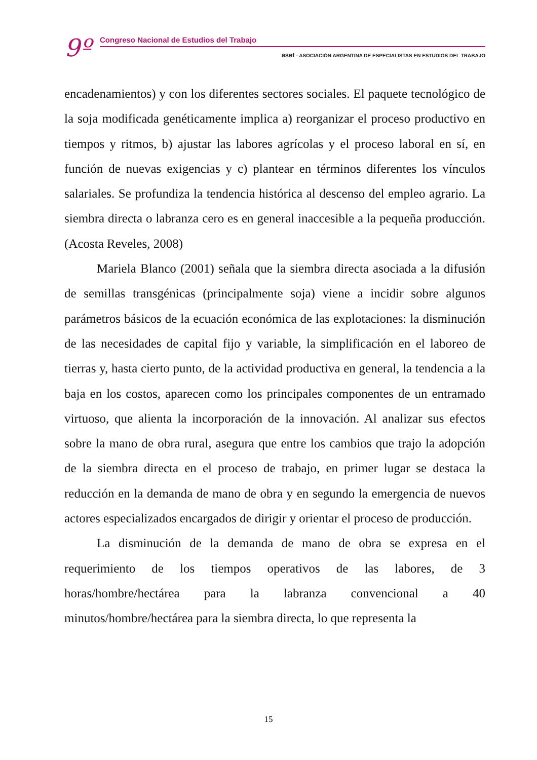9º
Congreso Nacional de Estudios del Trabajo
aset - ASOCIACIÓN ARGENTINA DE ESPECIALISTAS EN ESTUDIOS DEL TRABAJO
encadenamientos) y con los diferentes sectores sociales. El paquete tecnológico de la soja modificada genéticamente implica a) reorganizar el proceso productivo en tiempos y ritmos, b) ajustar las labores agrícolas y el proceso laboral en sí, en función de nuevas exigencias y c) plantear en términos diferentes los vínculos salariales. Se profundiza la tendencia histórica al descenso del empleo agrario. La siembra directa o labranza cero es en general inaccesible a la pequeña producción. (Acosta Reveles, 2008)
Mariela Blanco (2001) señala que la siembra directa asociada a la difusión de semillas transgénicas (principalmente soja) viene a incidir sobre algunos parámetros básicos de la ecuación económica de las explotaciones: la disminución de las necesidades de capital fijo y variable, la simplificación en el laboreo de tierras y, hasta cierto punto, de la actividad productiva en general, la tendencia a la baja en los costos, aparecen como los principales componentes de un entramado virtuoso, que alienta la incorporación de la innovación. Al analizar sus efectos sobre la mano de obra rural, asegura que entre los cambios que trajo la adopción de la siembra directa en el proceso de trabajo, en primer lugar se destaca la reducción en la demanda de mano de obra y en segundo la emergencia de nuevos actores especializados encargados de dirigir y orientar el proceso de producción.
La disminución de la demanda de mano de obra se expresa en el requerimiento de los tiempos operativos de las labores, de 3 horas/hombre/hectárea para la labranza convencional a 40 minutos/hombre/hectárea para la siembra directa, lo que representa la
15